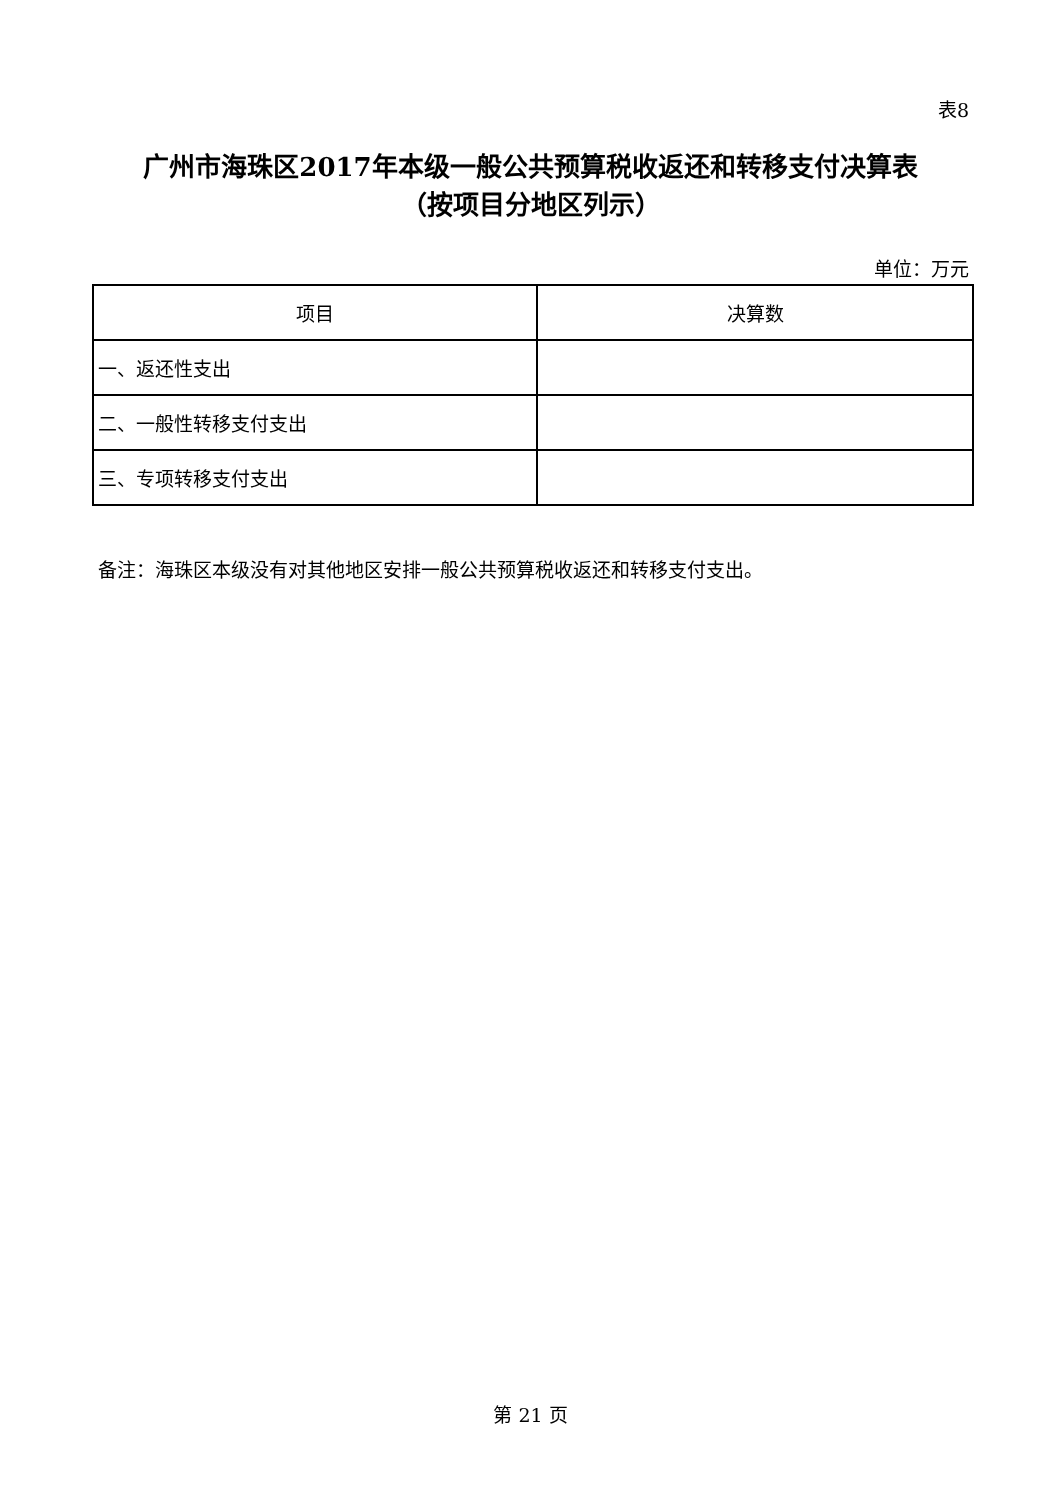表8
广州市海珠区2017年本级一般公共预算税收返还和转移支付决算表
（按项目分地区列示）
单位：万元
| 项目 | 决算数 |
| --- | --- |
| 一、返还性支出 | |
| 二、一般性转移支付支出 | |
| 三、专项转移支付支出 | |
备注：海珠区本级没有对其他地区安排一般公共预算税收返还和转移支付支出。
第 21 页